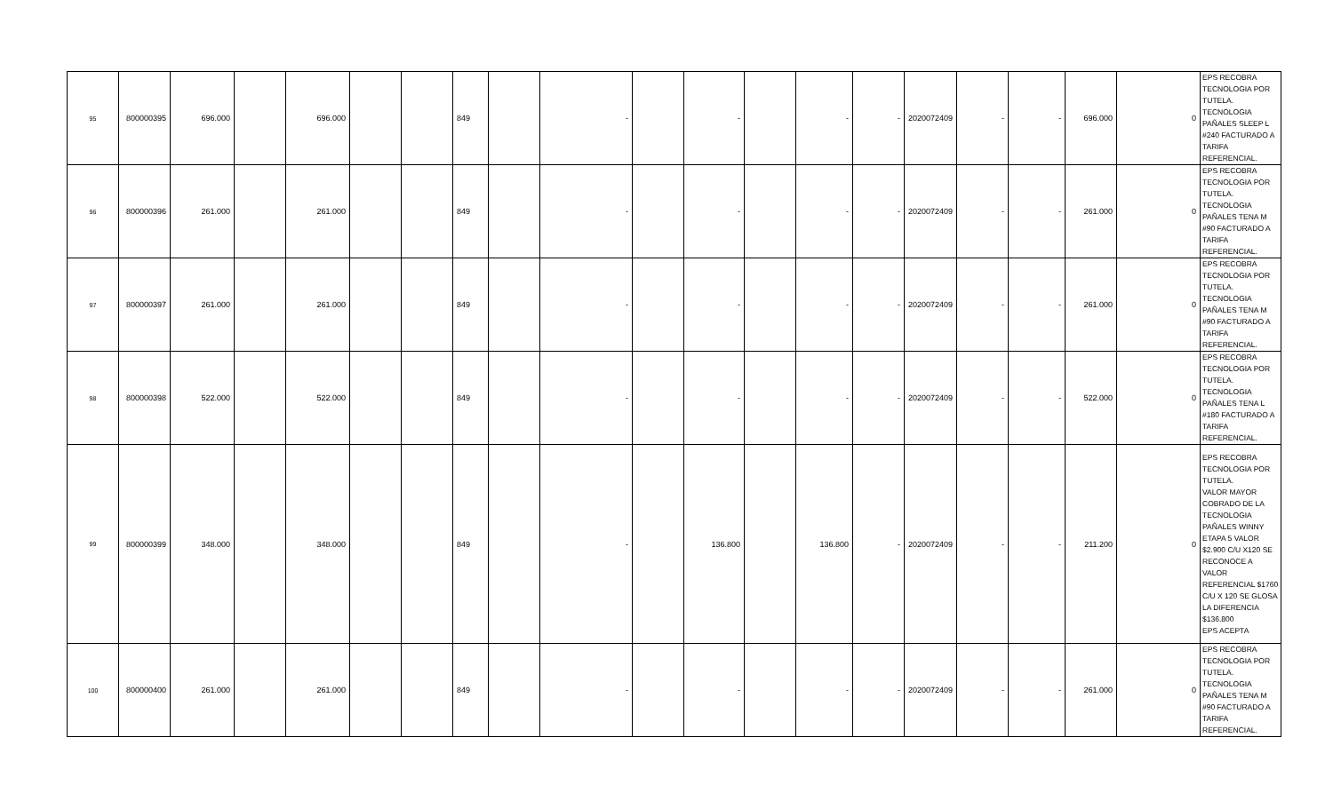| 95 | 800000395 | 696.000 | | 696.000 | | | 849 | | - | | - | | - | - | 2020072409 | - | - | 696.000 | 0 | EPS RECOBRA TECNOLOGIA POR TUTELA. TECNOLOGIA PAÑALES SLEEP L #240 FACTURADO A TARIFA REFERENCIAL. |
| 96 | 800000396 | 261.000 | | 261.000 | | | 849 | | - | | - | | - | - | 2020072409 | - | - | 261.000 | 0 | EPS RECOBRA TECNOLOGIA POR TUTELA. TECNOLOGIA PAÑALES TENA M #90 FACTURADO A TARIFA REFERENCIAL. |
| 97 | 800000397 | 261.000 | | 261.000 | | | 849 | | - | | - | | - | - | 2020072409 | - | - | 261.000 | 0 | EPS RECOBRA TECNOLOGIA POR TUTELA. TECNOLOGIA PAÑALES TENA M #90 FACTURADO A TARIFA REFERENCIAL. |
| 98 | 800000398 | 522.000 | | 522.000 | | | 849 | | - | | - | | - | - | 2020072409 | - | - | 522.000 | 0 | EPS RECOBRA TECNOLOGIA POR TUTELA. TECNOLOGIA PAÑALES TENA L #180 FACTURADO A TARIFA REFERENCIAL. |
| 99 | 800000399 | 348.000 | | 348.000 | | | 849 | | - | | 136.800 | | 136.800 | - | 2020072409 | - | - | 211.200 | 0 | EPS RECOBRA TECNOLOGIA POR TUTELA. VALOR MAYOR COBRADO DE LA TECNOLOGIA PAÑALES WINNY ETAPA 5 VALOR $2.900 C/U X120 SE RECONOCE A VALOR REFERENCIAL $1760 C/U X 120 SE GLOSA LA DIFERENCIA $136.800 EPS ACEPTA |
| 100 | 800000400 | 261.000 | | 261.000 | | | 849 | | - | | - | | - | - | 2020072409 | - | - | 261.000 | 0 | EPS RECOBRA TECNOLOGIA POR TUTELA. TECNOLOGIA PAÑALES TENA M #90 FACTURADO A TARIFA REFERENCIAL. |